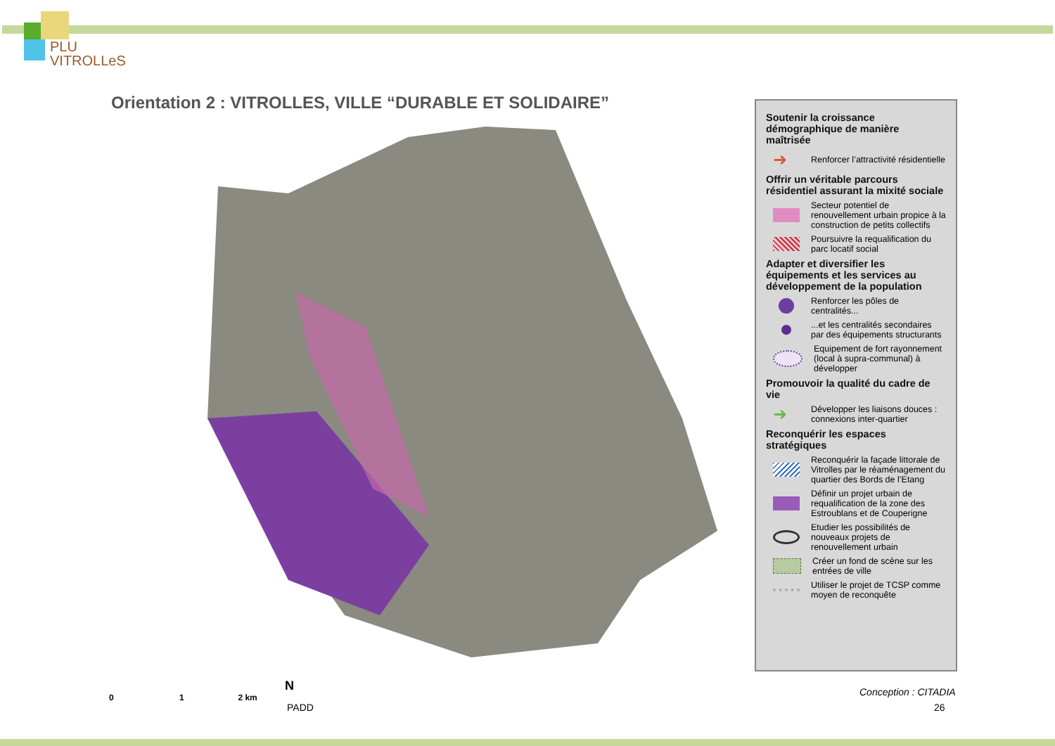PLU
VITROLLeS
Orientation 2 : VITROLLES, VILLE “DURABLE ET SOLIDAIRE”
Soutenir la croissance démographique de manière maîtrisée
➜ Renforcer l’attractivité résidentielle
Offrir un véritable parcours résidentiel assurant la mixité sociale
Secteur potentiel de renouvellement urbain propice à la construction de petits collectifs
Poursuivre la requalification du parc locatif social
Adapter et diversifier les équipements et les services au développement de la population
Renforcer les pôles de centralités...
...et les centralités secondaires par des équipements structurants
Equipement de fort rayonnement (local à supra-communal) à développer
Promouvoir la qualité du cadre de vie
➜ Développer les liaisons douces : connexions inter-quartier
Reconquérir les espaces stratégiques
Reconquérir la façade littorale de Vitrolles par le réaménagement du quartier des Bords de l’Etang
Définir un projet urbain de requalification de la zone des Estroublans et de Couperigne
Etudier les possibilités de nouveaux projets de renouvellement urbain
Créer un fond de scène sur les entrées de ville
Utiliser le projet de TCSP comme moyen de reconquête
0 1 2 km
N
PADD
Conception : CITADIA
26